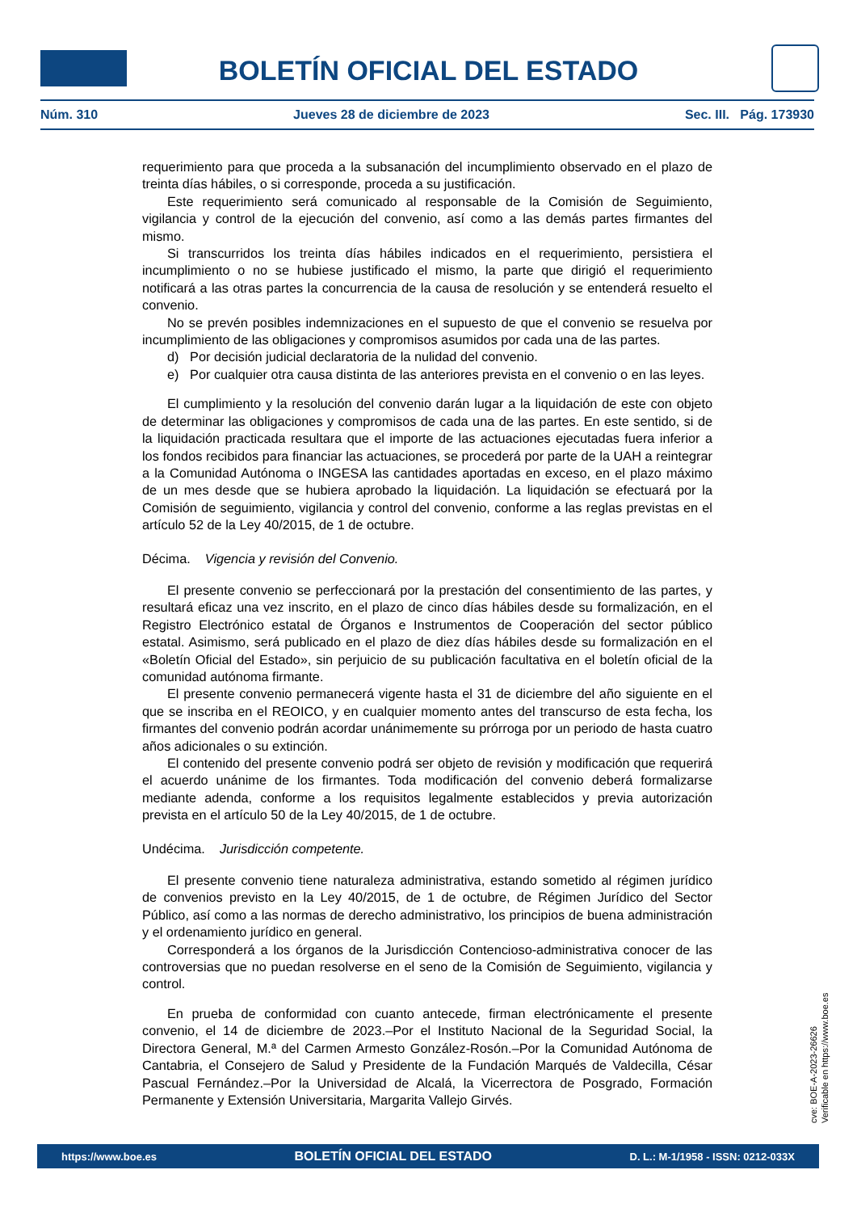BOLETÍN OFICIAL DEL ESTADO
Núm. 310 Jueves 28 de diciembre de 2023 Sec. III. Pág. 173930
requerimiento para que proceda a la subsanación del incumplimiento observado en el plazo de treinta días hábiles, o si corresponde, proceda a su justificación.
Este requerimiento será comunicado al responsable de la Comisión de Seguimiento, vigilancia y control de la ejecución del convenio, así como a las demás partes firmantes del mismo.
Si transcurridos los treinta días hábiles indicados en el requerimiento, persistiera el incumplimiento o no se hubiese justificado el mismo, la parte que dirigió el requerimiento notificará a las otras partes la concurrencia de la causa de resolución y se entenderá resuelto el convenio.
No se prevén posibles indemnizaciones en el supuesto de que el convenio se resuelva por incumplimiento de las obligaciones y compromisos asumidos por cada una de las partes.
d) Por decisión judicial declaratoria de la nulidad del convenio.
e) Por cualquier otra causa distinta de las anteriores prevista en el convenio o en las leyes.
El cumplimiento y la resolución del convenio darán lugar a la liquidación de este con objeto de determinar las obligaciones y compromisos de cada una de las partes. En este sentido, si de la liquidación practicada resultara que el importe de las actuaciones ejecutadas fuera inferior a los fondos recibidos para financiar las actuaciones, se procederá por parte de la UAH a reintegrar a la Comunidad Autónoma o INGESA las cantidades aportadas en exceso, en el plazo máximo de un mes desde que se hubiera aprobado la liquidación. La liquidación se efectuará por la Comisión de seguimiento, vigilancia y control del convenio, conforme a las reglas previstas en el artículo 52 de la Ley 40/2015, de 1 de octubre.
Décima. Vigencia y revisión del Convenio.
El presente convenio se perfeccionará por la prestación del consentimiento de las partes, y resultará eficaz una vez inscrito, en el plazo de cinco días hábiles desde su formalización, en el Registro Electrónico estatal de Órganos e Instrumentos de Cooperación del sector público estatal. Asimismo, será publicado en el plazo de diez días hábiles desde su formalización en el «Boletín Oficial del Estado», sin perjuicio de su publicación facultativa en el boletín oficial de la comunidad autónoma firmante.
El presente convenio permanecerá vigente hasta el 31 de diciembre del año siguiente en el que se inscriba en el REOICO, y en cualquier momento antes del transcurso de esta fecha, los firmantes del convenio podrán acordar unánimemente su prórroga por un periodo de hasta cuatro años adicionales o su extinción.
El contenido del presente convenio podrá ser objeto de revisión y modificación que requerirá el acuerdo unánime de los firmantes. Toda modificación del convenio deberá formalizarse mediante adenda, conforme a los requisitos legalmente establecidos y previa autorización prevista en el artículo 50 de la Ley 40/2015, de 1 de octubre.
Undécima. Jurisdicción competente.
El presente convenio tiene naturaleza administrativa, estando sometido al régimen jurídico de convenios previsto en la Ley 40/2015, de 1 de octubre, de Régimen Jurídico del Sector Público, así como a las normas de derecho administrativo, los principios de buena administración y el ordenamiento jurídico en general.
Corresponderá a los órganos de la Jurisdicción Contencioso-administrativa conocer de las controversias que no puedan resolverse en el seno de la Comisión de Seguimiento, vigilancia y control.
En prueba de conformidad con cuanto antecede, firman electrónicamente el presente convenio, el 14 de diciembre de 2023.–Por el Instituto Nacional de la Seguridad Social, la Directora General, M.ª del Carmen Armesto González-Rosón.–Por la Comunidad Autónoma de Cantabria, el Consejero de Salud y Presidente de la Fundación Marqués de Valdecilla, César Pascual Fernández.–Por la Universidad de Alcalá, la Vicerrectora de Posgrado, Formación Permanente y Extensión Universitaria, Margarita Vallejo Girvés.
cve: BOE-A-2023-26626
Verificable en https://www.boe.es
https://www.boe.es BOLETÍN OFICIAL DEL ESTADO D. L.: M-1/1958 - ISSN: 0212-033X